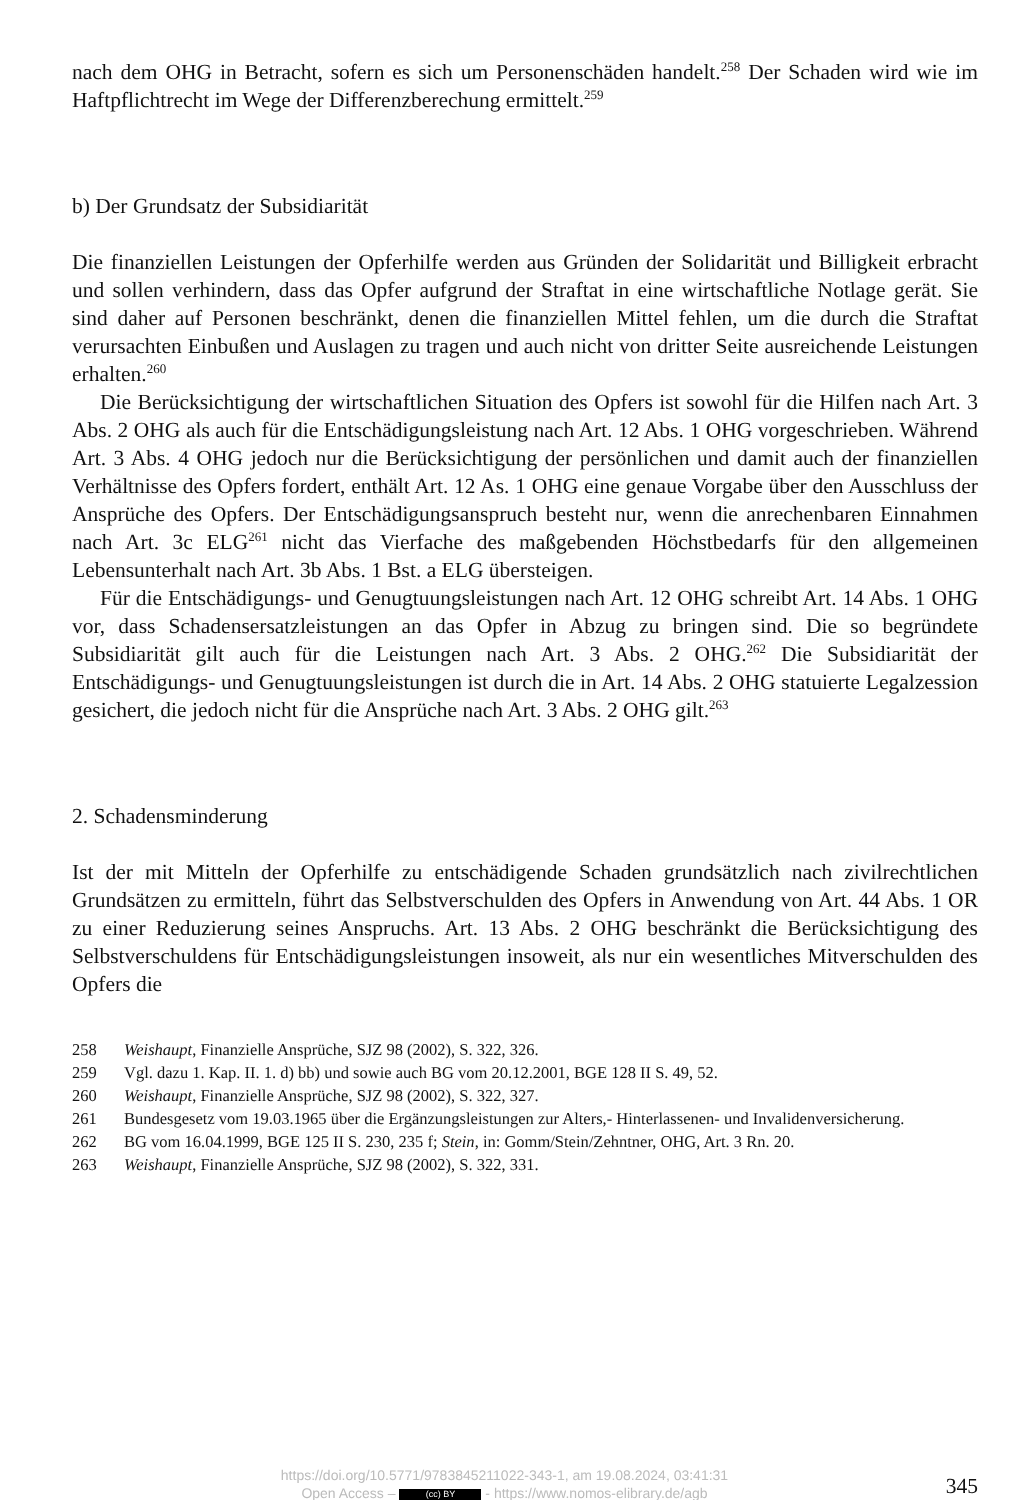nach dem OHG in Betracht, sofern es sich um Personenschäden handelt.<sup>258</sup> Der Schaden wird wie im Haftpflichtrecht im Wege der Differenzberechung ermittelt.<sup>259</sup>
b) Der Grundsatz der Subsidiarität
Die finanziellen Leistungen der Opferhilfe werden aus Gründen der Solidarität und Billigkeit erbracht und sollen verhindern, dass das Opfer aufgrund der Straftat in eine wirtschaftliche Notlage gerät. Sie sind daher auf Personen beschränkt, denen die finanziellen Mittel fehlen, um die durch die Straftat verursachten Einbußen und Auslagen zu tragen und auch nicht von dritter Seite ausreichende Leistungen erhalten.<sup>260</sup>
Die Berücksichtigung der wirtschaftlichen Situation des Opfers ist sowohl für die Hilfen nach Art. 3 Abs. 2 OHG als auch für die Entschädigungsleistung nach Art. 12 Abs. 1 OHG vorgeschrieben. Während Art. 3 Abs. 4 OHG jedoch nur die Berücksichtigung der persönlichen und damit auch der finanziellen Verhältnisse des Opfers fordert, enthält Art. 12 As. 1 OHG eine genaue Vorgabe über den Ausschluss der Ansprüche des Opfers. Der Entschädigungsanspruch besteht nur, wenn die anrechenbaren Einnahmen nach Art. 3c ELG<sup>261</sup> nicht das Vierfache des maßgebenden Höchstbedarfs für den allgemeinen Lebensunterhalt nach Art. 3b Abs. 1 Bst. a ELG übersteigen.
Für die Entschädigungs- und Genugtuungsleistungen nach Art. 12 OHG schreibt Art. 14 Abs. 1 OHG vor, dass Schadensersatzleistungen an das Opfer in Abzug zu bringen sind. Die so begründete Subsidiarität gilt auch für die Leistungen nach Art. 3 Abs. 2 OHG.<sup>262</sup> Die Subsidiarität der Entschädigungs- und Genugtuungsleistungen ist durch die in Art. 14 Abs. 2 OHG statuierte Legalzession gesichert, die jedoch nicht für die Ansprüche nach Art. 3 Abs. 2 OHG gilt.<sup>263</sup>
2. Schadensminderung
Ist der mit Mitteln der Opferhilfe zu entschädigende Schaden grundsätzlich nach zivilrechtlichen Grundsätzen zu ermitteln, führt das Selbstverschulden des Opfers in Anwendung von Art. 44 Abs. 1 OR zu einer Reduzierung seines Anspruchs. Art. 13 Abs. 2 OHG beschränkt die Berücksichtigung des Selbstverschuldens für Entschädigungsleistungen insoweit, als nur ein wesentliches Mitverschulden des Opfers die
258 Weishaupt, Finanzielle Ansprüche, SJZ 98 (2002), S. 322, 326.
259 Vgl. dazu 1. Kap. II. 1. d) bb) und sowie auch BG vom 20.12.2001, BGE 128 II S. 49, 52.
260 Weishaupt, Finanzielle Ansprüche, SJZ 98 (2002), S. 322, 327.
261 Bundesgesetz vom 19.03.1965 über die Ergänzungsleistungen zur Alters,- Hinterlassenen- und Invalidenversicherung.
262 BG vom 16.04.1999, BGE 125 II S. 230, 235 f; Stein, in: Gomm/Stein/Zehntner, OHG, Art. 3 Rn. 20.
263 Weishaupt, Finanzielle Ansprüche, SJZ 98 (2002), S. 322, 331.
https://doi.org/10.5771/9783845211022-343-1, am 19.08.2024, 03:41:31
Open Access – (cc) BY - https://www.nomos-elibrary.de/agb
345